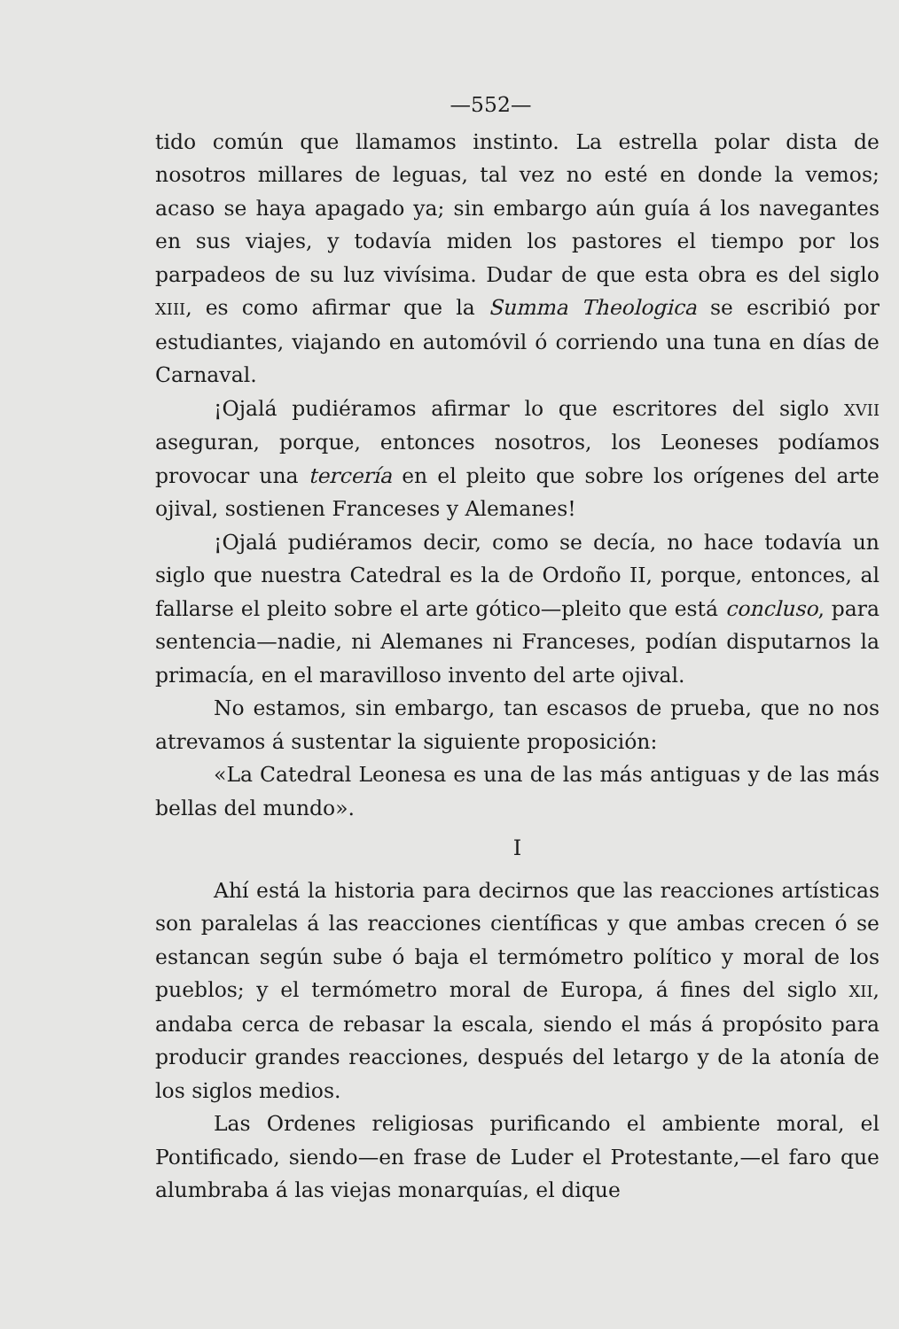—552—
tido común que llamamos instinto. La estrella polar dista de nosotros millares de leguas, tal vez no esté en donde la vemos; acaso se haya apagado ya; sin embargo aún guía á los navegantes en sus viajes, y todavía miden los pastores el tiempo por los parpadeos de su luz vivísima. Dudar de que esta obra es del siglo XIII, es como afirmar que la Summa Theologica se escribió por estudiantes, viajando en automóvil ó corriendo una tuna en días de Carnaval.
¡Ojalá pudiéramos afirmar lo que escritores del siglo XVII aseguran, porque, entonces nosotros, los Leoneses podíamos provocar una tercería en el pleito que sobre los orígenes del arte ojival, sostienen Franceses y Alemanes!
¡Ojalá pudiéramos decir, como se decía, no hace todavía un siglo que nuestra Catedral es la de Ordoño II, porque, entonces, al fallarse el pleito sobre el arte gótico—pleito que está concluso, para sentencia—nadie, ni Alemanes ni Franceses, podían disputarnos la primacía, en el maravilloso invento del arte ojival.
No estamos, sin embargo, tan escasos de prueba, que no nos atrevamos á sustentar la siguiente proposición:
«La Catedral Leonesa es una de las más antiguas y de las más bellas del mundo».
I
Ahí está la historia para decirnos que las reacciones artísticas son paralelas á las reacciones científicas y que ambas crecen ó se estancan según sube ó baja el termómetro político y moral de los pueblos; y el termómetro moral de Europa, á fines del siglo XII, andaba cerca de rebasar la escala, siendo el más á propósito para producir grandes reacciones, después del letargo y de la atonía de los siglos medios.
Las Ordenes religiosas purificando el ambiente moral, el Pontificado, siendo—en frase de Luder el Protestante,—el faro que alumbraba á las viejas monarquías, el dique